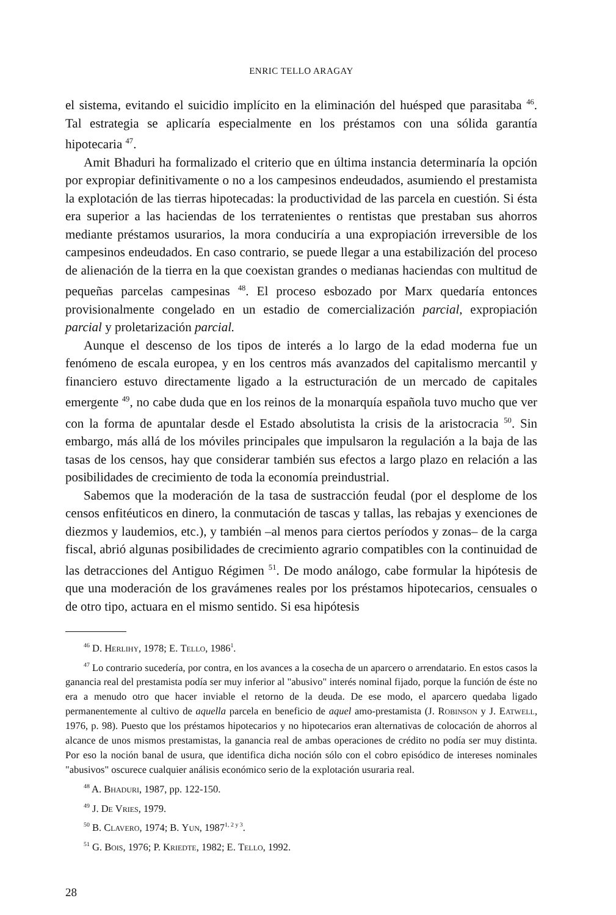ENRIC TELLO ARAGAY
el sistema, evitando el suicidio implícito en la eliminación del huésped que parasitaba <sup>46</sup>. Tal estrategia se aplicaría especialmente en los préstamos con una sólida garantía hipotecaria <sup>47</sup>.
Amit Bhaduri ha formalizado el criterio que en última instancia determinaría la opción por expropiar definitivamente o no a los campesinos endeudados, asumiendo el prestamista la explotación de las tierras hipotecadas: la productividad de las parcela en cuestión. Si ésta era superior a las haciendas de los terratenientes o rentistas que prestaban sus ahorros mediante préstamos usurarios, la mora conduciría a una expropiación irreversible de los campesinos endeudados. En caso contrario, se puede llegar a una estabilización del proceso de alienación de la tierra en la que coexistan grandes o medianas haciendas con multitud de pequeñas parcelas campesinas <sup>48</sup>. El proceso esbozado por Marx quedaría entonces provisionalmente congelado en un estadio de comercialización parcial, expropiación parcial y proletarización parcial.
Aunque el descenso de los tipos de interés a lo largo de la edad moderna fue un fenómeno de escala europea, y en los centros más avanzados del capitalismo mercantil y financiero estuvo directamente ligado a la estructuración de un mercado de capitales emergente <sup>49</sup>, no cabe duda que en los reinos de la monarquía española tuvo mucho que ver con la forma de apuntalar desde el Estado absolutista la crisis de la aristocracia <sup>50</sup>. Sin embargo, más allá de los móviles principales que impulsaron la regulación a la baja de las tasas de los censos, hay que considerar también sus efectos a largo plazo en relación a las posibilidades de crecimiento de toda la economía preindustrial.
Sabemos que la moderación de la tasa de sustracción feudal (por el desplome de los censos enfitéuticos en dinero, la conmutación de tascas y tallas, las rebajas y exenciones de diezmos y laudemios, etc.), y también –al menos para ciertos períodos y zonas– de la carga fiscal, abrió algunas posibilidades de crecimiento agrario compatibles con la continuidad de las detracciones del Antiguo Régimen <sup>51</sup>. De modo análogo, cabe formular la hipótesis de que una moderación de los gravámenes reales por los préstamos hipotecarios, censuales o de otro tipo, actuara en el mismo sentido. Si esa hipótesis
<sup>46</sup> D. Herlihy, 1978; E. Tello, 1986<sup>1</sup>.
<sup>47</sup> Lo contrario sucedería, por contra, en los avances a la cosecha de un aparcero o arrendatario. En estos casos la ganancia real del prestamista podía ser muy inferior al "abusivo" interés nominal fijado, porque la función de éste no era a menudo otro que hacer inviable el retorno de la deuda. De ese modo, el aparcero quedaba ligado permanentemente al cultivo de aquella parcela en beneficio de aquel amo-prestamista (J. Robinson y J. Eatwell, 1976, p. 98). Puesto que los préstamos hipotecarios y no hipotecarios eran alternativas de colocación de ahorros al alcance de unos mismos prestamistas, la ganancia real de ambas operaciones de crédito no podía ser muy distinta. Por eso la noción banal de usura, que identifica dicha noción sólo con el cobro episódico de intereses nominales "abusivos" oscurece cualquier análisis económico serio de la explotación usuraria real.
<sup>48</sup> A. Bhaduri, 1987, pp. 122-150.
<sup>49</sup> J. De Vries, 1979.
<sup>50</sup> B. Clavero, 1974; B. Yun, 1987<sup>1, 2 y 3</sup>.
<sup>51</sup> G. Bois, 1976; P. Kriedte, 1982; E. Tello, 1992.
28